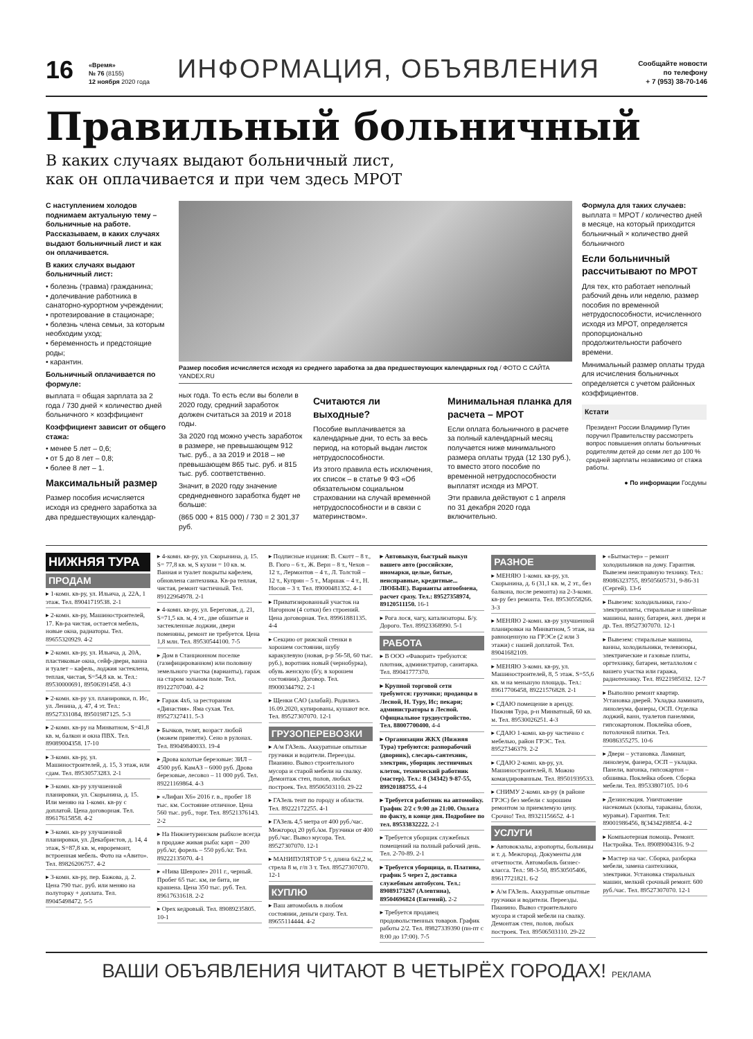16
«Время»
№ 76 (8155)
12 ноября 2020 года
ИНФОРМАЦИЯ, ОБЪЯВЛЕНИЯ
Сообщайте новости
по телефону
+ 7 (953) 38-70-146
Правильный больничный
В каких случаях выдают больничный лист,
как он оплачивается и при чем здесь МРОТ
С наступлением холодов поднимаем актуальную тему – больничные на работе. Рассказываем, в каких случаях выдают больничный лист и как он оплачивается.
В каких случаях выдают больничный лист:
• болезнь (травма) гражданина;
• долечивание работника в санаторно-курортном учреждении;
• протезирование в стационаре;
• болезнь члена семьи, за которым необходим уход;
• беременность и предстоящие роды;
• карантин.
Больничный оплачивается по формуле:
выплата = общая зарплата за 2 года / 730 дней × количество дней больничного × коэффициент
Коэффициент зависит от общего стажа:
• менее 5 лет – 0,6;
• от 5 до 8 лет – 0,8;
• более 8 лет – 1.
Максимальный размер
Размер пособия исчисляется исходя из среднего заработка за два предшествующих календар-
Размер пособия исчисляется исходя из среднего заработка за два предшествующих календарных год / ФОТО С САЙТА YANDEX.RU
ных года. То есть если вы болели в 2020 году, средний заработок должен считаться за 2019 и 2018 годы.
За 2020 год можно учесть заработок в размере, не превышающем 912 тыс. руб., а за 2019 и 2018 – не превышающем 865 тыс. руб. и 815 тыс. руб. соответственно.
Значит, в 2020 году значение среднедневного заработка будет не больше:
(865 000 + 815 000) / 730 = 2 301,37 руб.
Считаются ли выходные?
Пособие выплачивается за календарные дни, то есть за весь период, на который выдан листок нетрудоспособности.
Из этого правила есть исключения, их список – в статье 9 ФЗ «Об обязательном социальном страховании на случай временной нетрудоспособности и в связи с материнством».
Минимальная планка для расчета – МРОТ
Если оплата больничного в расчете за полный календарный месяц получается ниже минимального размера оплаты труда (12 130 руб.), то вместо этого пособие по временной нетрудоспособности выплатят исходя из МРОТ.
Эти правила действуют с 1 апреля по 31 декабря 2020 года включительно.
Формула для таких случаев:
выплата = МРОТ / количество дней в месяце, на который приходится больничный × количество дней больничного
Если больничный рассчитывают по МРОТ
Для тех, кто работает неполный рабочий день или неделю, размер пособия по временной нетрудоспособности, исчисленного исходя из МРОТ, определяется пропорционально продолжительности рабочего времени.
Минимальный размер оплаты труда для исчисления больничных определяется с учетом районных коэффициентов.
Кстати
Президент России Владимир Путин поручил Правительству рассмотреть вопрос повышения оплаты больничных родителям детей до семи лет до 100 % средней зарплаты независимо от стажа работы.
● По информации Госдумы
НИЖНЯЯ ТУРА
ПРОДАМ
▸ 1-комн. кв-ру, ул. Ильича, д. 22А, 1 этаж. Тел. 89041719538. 2-1
▸ 2-комн. кв-ру, Машиностроителей, 17. Кв-ра чистая, остается мебель, новые окна, радиаторы. Тел. 89655320929. 4-2
▸ 2-комн. кв-ру, ул. Ильича, д. 20А, пластиковые окна, сейф-двери, ванна и туалет – кафель, лоджия застеклена, теплая, чистая, S=54,8 кв. м. Тел.: 89530000691, 89506391458. 4-3
▸ 2-комн. кв-ру ул. планировки, п. Ис, ул. Ленина, д. 47, 4 эт. Тел.: 89527331084, 89501987125. 5-3
▸ 2-комн. кв-ру на Минватном, S=41,8 кв. м, балкон и окна ПВХ. Тел. 89089004358. 17-10
▸ 3-комн. кв-ру, ул. Машиностроителей, д. 15, 3 этаж, или сдам. Тел. 89530573283. 2-1
▸ 3-комн. кв-ру улучшенной планировки, ул. Скорынина, д. 15. Или меняю на 1-комн. кв-ру с доплатой. Цена договорная. Тел. 89617615858. 4-2
▸ 3-комн. кв-ру улучшенной планировки, ул. Декабристов, д. 14, 4 этаж, S=87,8 кв. м, евроремонт, встроенная мебель. Фото на «Авито». Тел. 89826206757. 4-2
▸ 3-комн. кв-ру, пер. Бажова, д. 2. Цена 790 тыс. руб. или меняю на полуторку + доплата. Тел. 89045498472. 5-5
▸ 4-комн. кв-ру, ул. Скорынина, д. 15. S= 77,8 кв. м, S кухни = 10 кв. м. Ванная и туалет покрыты кафелем, обновлена сантехника. Кв-ра теплая, чистая, ремонт частичный. Тел. 89122964978. 2-1
▸ 4-комн. кв-ру, ул. Береговая, д. 21, S=71,5 кв. м, 4 эт., две обшитые и застекленные лоджии, двери поменяны, ремонт не требуется. Цена 1,8 млн. Тел. 89530544100. 7-5
▸ Дом в Станционном поселке (газифицированном) или половину земельного участка (варианты), гараж на старом зольном поле. Тел. 89122707040. 4-2
▸ Гараж 4х6, за рестораном «Династия». Яма сухая. Тел. 89527327411. 5-3
▸ Бычков, телят, возраст любой (можем привезти). Сено в рулонах. Тел. 89049840033. 19-4
▸ Дрова колотые березовые: ЗИЛ – 4500 руб. КамАЗ – 6000 руб. Дрова березовые, лесовоз – 11 000 руб. Тел. 89221169864. 4-3
▸ «Лифан Х6» 2016 г. в., пробег 18 тыс. км. Состояние отличное. Цена 560 тыс. руб., торг. Тел. 89521376143. 2-2
▸ На Нижнетуринском рыбхозе всегда в продаже живая рыба: карп – 200 руб./кг, форель – 550 руб./кг. Тел. 89222135070. 4-1
▸ «Нива Шевроле» 2011 г., черный. Пробег 65 тыс. км, не бита, не крашена. Цена 350 тыс. руб. Тел. 89617631618. 2-2
▸ Орех кедровый. Тел. 89089235805. 10-1
▸ Подписные издания: В. Скотт – 8 т., В. Гюго – 6 т., Ж. Верн – 8 т., Чехов – 12 т., Лермонтов – 4 т., Л. Толстой – 12 т., Куприн – 5 т., Маршак – 4 т., Н. Носов – 3 т. Тел. 89000481352. 4-1
▸ Приватизированный участок на Нагорном (4 сотки) без строений. Цена договорная. Тел. 89961881135. 4-4
▸ Секцию от рижской стенки в хорошем состоянии, шубу каракулевую (новая, р-р 56-58, 60 тыс. руб.), воротник новый (чернобурка), обувь женскую (б/у, в хорошем состоянии). Договор. Тел. 89000344792. 2-1
▸ Щенки САО (алабай). Родились 16.09.2020, купированы, кушают все. Тел. 89527307070. 12-1
ГРУЗОПЕРЕВОЗКИ
▸ А/м ГАЗель. Аккуратные опытные грузчики и водители. Переезды. Пианино. Вывоз строительного мусора и старой мебели на свалку. Демонтаж стен, полов, любых построек. Тел. 89506503110. 29-22
▸ ГАЗель тент по городу и области. Тел. 89222172255. 4-1
▸ ГАЗель 4,5 метра от 400 руб./час. Межгород 20 руб./км. Грузчики от 400 руб./час. Вывоз мусора. Тел. 89527307070. 12-1
▸ МАНИПУЛЯТОР 5 т, длина 6х2,2 м, стрела 8 м, г/п 3 т. Тел. 89527307070. 12-1
КУПЛЮ
▸ Ваш автомобиль в любом состоянии, деньги сразу. Тел. 89655114444. 4-2
▸ Автовыкуп, быстрый выкуп вашего авто (российские, иномарки, целые, битые, неисправные, кредитные... ЛЮБЫЕ). Варианты автообмена, расчет сразу. Тел.: 89527358974, 89120511150. 16-1
▸ Рога лося, чагу, катализаторы. Б/у. Дорого. Тел. 89923368990. 5-1
РАБОТА
▸ В ООО «Фаворит» требуются: плотник, администратор, санитарка. Тел. 89041777370.
▸ Крупной торговой сети требуются: грузчики; продавцы в Лесной, Н. Туру, Ис; пекари; администраторы в Лесной. Официальное трудоустройство. Тел. 88007700400. 4-4
▸ Организации ЖКХ (Нижняя Тура) требуются: разнорабочий (дворник), слесарь-сантехник, электрик, уборщик лестничных клеток, технический работник (мастер). Тел.: 8 (34342) 9-87-55, 89920188755. 4-4
▸ Требуется работник на автомойку. График 2/2 с 9:00 до 21:00. Оплата по факту, в конце дня. Подробнее по тел. 89533832222. 2-1
▸ Требуется уборщик служебных помещений на полный рабочий день. Тел. 2-70-89. 2-1
▸ Требуется уборщица, п. Платина, график 5 через 2, доставка служебным автобусом. Тел.: 89089173267 (Алевтина), 89504696824 (Евгений). 2-2
▸ Требуется продавец продовольственных товаров. График работы 2/2. Тел. 89827339390 (пн-пт с 8:00 до 17:00). 7-5
РАЗНОЕ
▸ МЕНЯЮ 1-комн. кв-ру, ул. Скорынина, д. 6 (31,1 кв. м, 2 эт., без балкона, после ремонта) на 2-3-комн. кв-ру без ремонта. Тел. 89530558266. 3-3
▸ МЕНЯЮ 2-комн. кв-ру улучшенной планировки на Минватном, 5 этаж, на равноценную на ГРЭСе (2 или 3 этажи) с нашей доплатой. Тел. 89041682109.
▸ МЕНЯЮ 3-комн. кв-ру, ул. Машиностроителей, 8, 5 этаж. S=55,6 кв. м на меньшую площадь. Тел.: 89617706458, 89221576828. 2-1
▸ СДАЮ помещение в аренду. Нижняя Тура, р-н Минватный, 60 кв. м. Тел. 89530026251. 4-3
▸ СДАЮ 1-комн. кв-ру частично с мебелью, район ГРЭС. Тел. 89527346379. 2-2
▸ СДАЮ 2-комн. кв-ру, ул. Машиностроителей, 8. Можно командированным. Тел. 89501939533.
▸ СНИМУ 2-комн. кв-ру (в районе ГРЭС) без мебели с хорошим ремонтом за приемлемую цену. Срочно! Тел. 89321156652. 4-1
УСЛУГИ
▸ Автовокзалы, аэропорты, больницы и т. д. Межгород. Документы для отчетности. Автомобиль бизнес-класса. Тел.: 98-3-50, 89530505406, 89617721821. 6-2
▸ А/м ГАЗель. Аккуратные опытные грузчики и водители. Переезды. Пианино. Вывоз строительного мусора и старой мебели на свалку. Демонтаж стен, полов, любых построек. Тел. 89506503110. 29-22
▸ «Бытмастер» – ремонт холодильников на дому. Гарантия. Вывезем неисправную технику. Тел.: 89086323755, 89505605731, 9-86-31 (Сергей). 13-6
▸ Вывезем: холодильники, газо-/электроплиты, стиральные и швейные машины, ванну, батареи, жел. двери и др. Тел. 89527307070. 12-1
▸ Вывезем: стиральные машины, ванны, холодильники, телевизоры, электрические и газовые плиты, оргтехнику, батареи, металлолом с вашего участка или гаража, радиотехнику. Тел. 89221985032. 12-7
▸ Выполню ремонт квартир. Установка дверей. Укладка ламината, линолеума, фанеры, ОСП. Отделка лоджий, ванн, туалетов панелями, гипсокартоном. Поклейка обоев, потолочной плитки. Тел. 89086355275. 10-6
▸ Двери – установка. Ламинат, линолеум, фанера, ОСП – укладка. Панели, вагонка, гипсокартон – обшивка. Поклейка обоев. Сборка мебели. Тел. 89533807105. 10-6
▸ Дезинсекция. Уничтожение насекомых (клопы, тараканы, блохи, муравьи). Гарантия. Тел: 89001986456, 8(34342)98854. 4-2
▸ Компьютерная помощь. Ремонт. Настройка. Тел. 89089004316. 9-2
▸ Мастер на час. Сборка, разборка мебели, замена сантехники, электрики. Установка стиральных машин, мелкий срочный ремонт. 600 руб./час. Тел. 89527307070. 12-1
ВАШИ ОБЪЯВЛЕНИЯ ЧИТАЮТ В ЧЕТЫРЁХ ГОРОДАХ! РЕКЛАМА